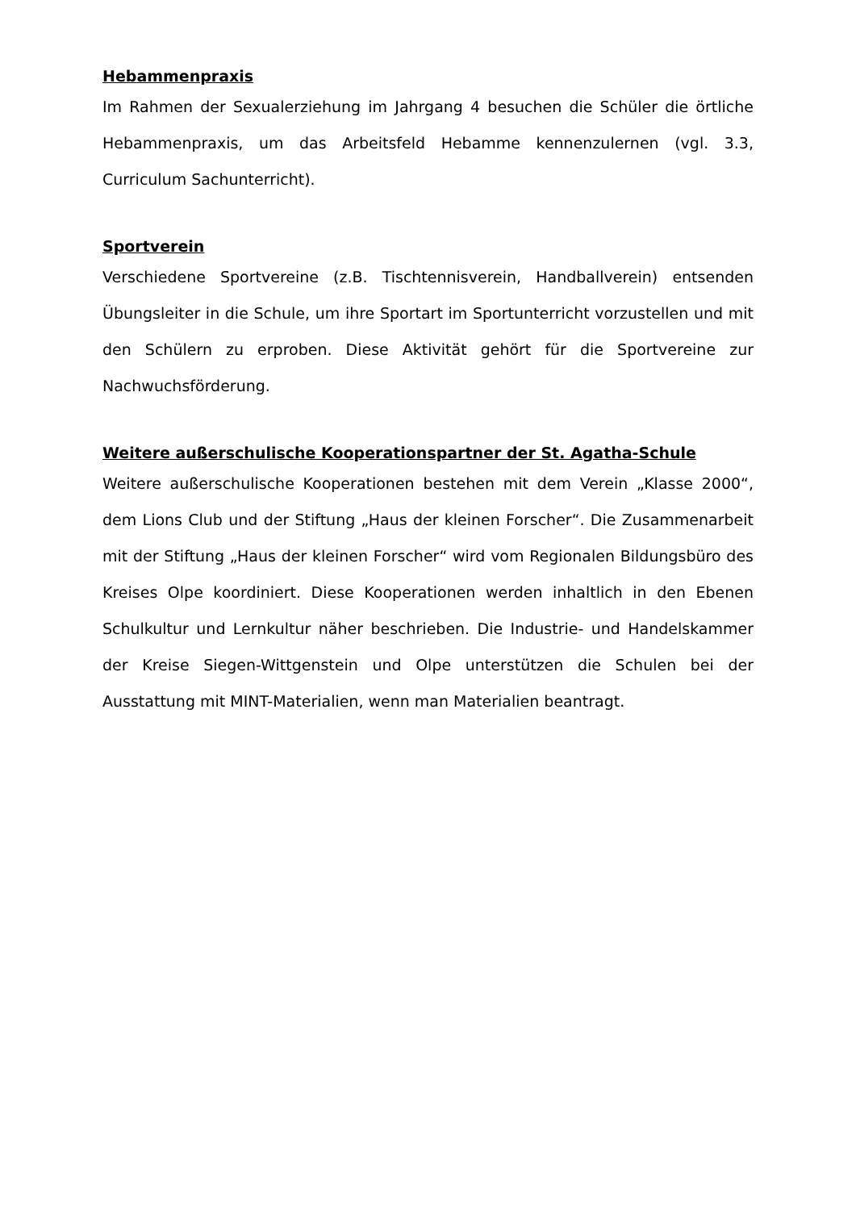Hebammenpraxis
Im Rahmen der Sexualerziehung im Jahrgang 4 besuchen die Schüler die örtliche Hebammenpraxis, um das Arbeitsfeld Hebamme kennenzulernen (vgl. 3.3, Curriculum Sachunterricht).
Sportverein
Verschiedene Sportvereine (z.B. Tischtennisverein, Handballverein) entsenden Übungsleiter in die Schule, um ihre Sportart im Sportunterricht vorzustellen und mit den Schülern zu erproben. Diese Aktivität gehört für die Sportvereine zur Nachwuchsförderung.
Weitere außerschulische Kooperationspartner der St. Agatha-Schule
Weitere außerschulische Kooperationen bestehen mit dem Verein „Klasse 2000“, dem Lions Club und der Stiftung „Haus der kleinen Forscher“. Die Zusammenarbeit mit der Stiftung „Haus der kleinen Forscher“ wird vom Regionalen Bildungsbüro des Kreises Olpe koordiniert. Diese Kooperationen werden inhaltlich in den Ebenen Schulkultur und Lernkultur näher beschrieben. Die Industrie- und Handelskammer der Kreise Siegen-Wittgenstein und Olpe unterstützen die Schulen bei der Ausstattung mit MINT-Materialien, wenn man Materialien beantragt.